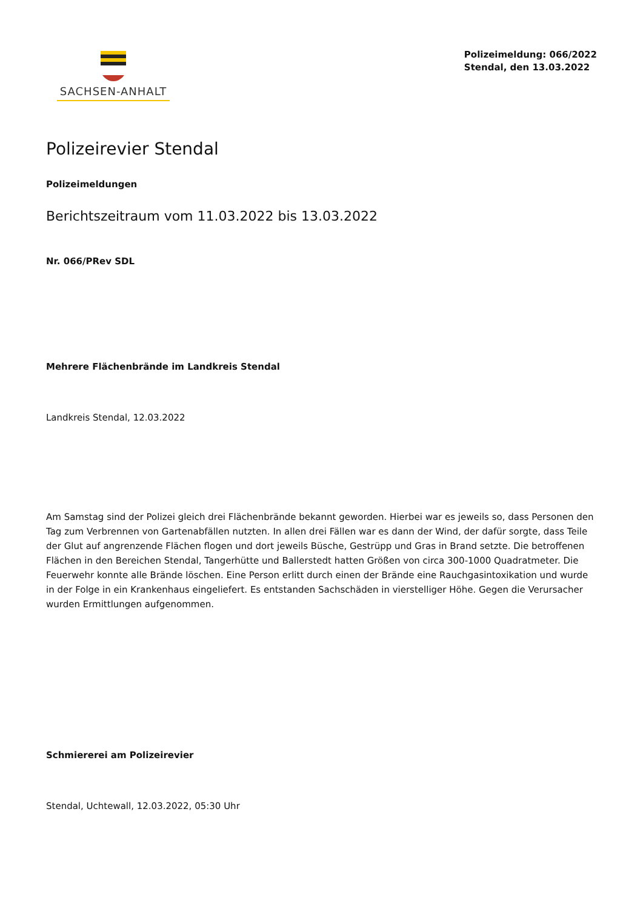SACHSEN-ANHALT
Polizeimeldung: 066/2022
Stendal, den 13.03.2022
Polizeirevier Stendal
Polizeimeldungen
Berichtszeitraum vom 11.03.2022 bis 13.03.2022
Nr. 066/PRev SDL
Mehrere Flächenbrände im Landkreis Stendal
Landkreis Stendal, 12.03.2022
Am Samstag sind der Polizei gleich drei Flächenbrände bekannt geworden. Hierbei war es jeweils so, dass Personen den Tag zum Verbrennen von Gartenabfällen nutzten. In allen drei Fällen war es dann der Wind, der dafür sorgte, dass Teile der Glut auf angrenzende Flächen flogen und dort jeweils Büsche, Gestrüpp und Gras in Brand setzte. Die betroffenen Flächen in den Bereichen Stendal, Tangerhütte und Ballerstedt hatten Größen von circa 300-1000 Quadratmeter. Die Feuerwehr konnte alle Brände löschen. Eine Person erlitt durch einen der Brände eine Rauchgasintoxikation und wurde in der Folge in ein Krankenhaus eingeliefert. Es entstanden Sachschäden in vierstelliger Höhe. Gegen die Verursacher wurden Ermittlungen aufgenommen.
Schmiererei am Polizeirevier
Stendal, Uchtewall, 12.03.2022, 05:30 Uhr